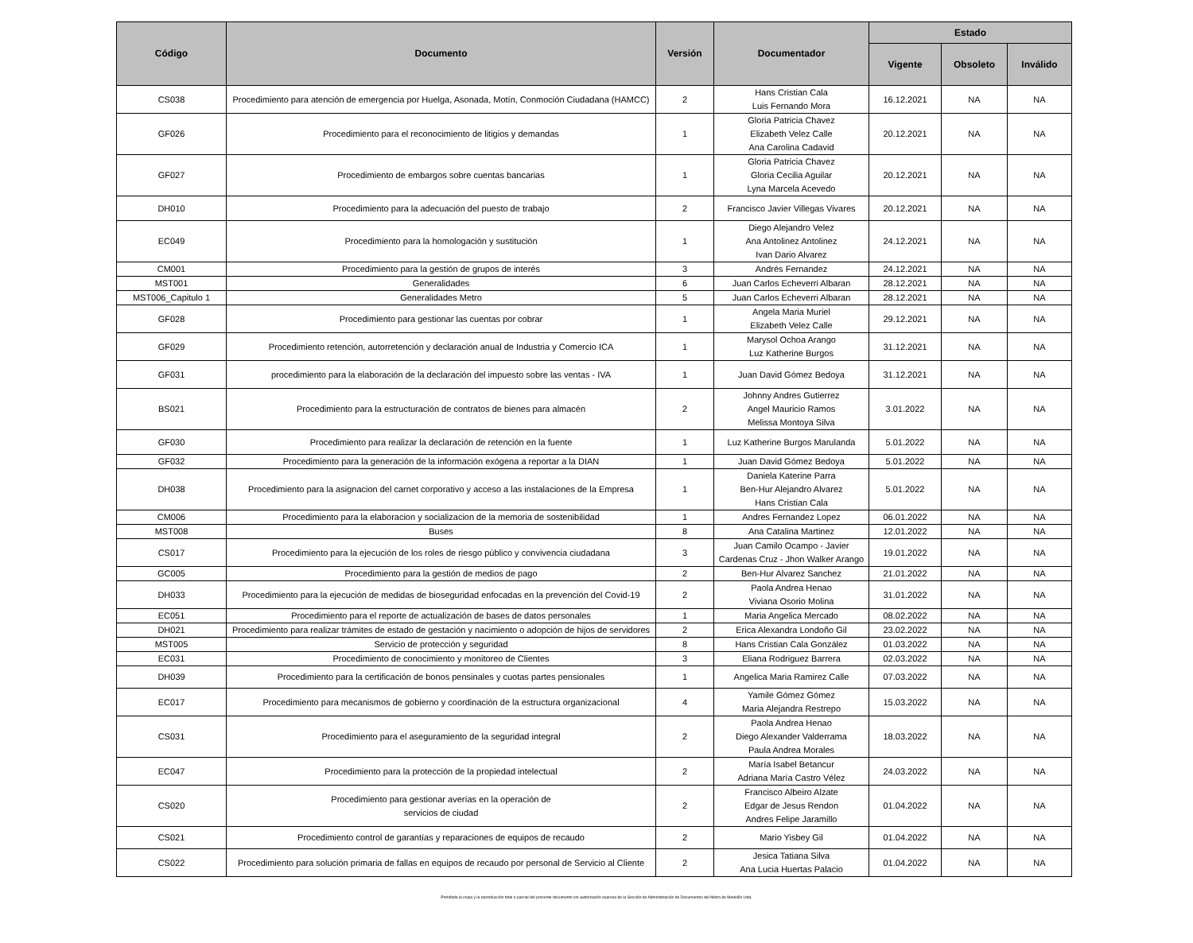| Código | Documento | Versión | Documentador | Estado | | |
| --- | --- | --- | --- | --- | --- | --- |
| | | | | Vigente | Obsoleto | Inválido |
| CS038 | Procedimiento para atención de emergencia por Huelga, Asonada, Motín, Conmoción Ciudadana (HAMCC) | 2 | Hans Cristian Cala Luis Fernando Mora | 16.12.2021 | NA | NA |
| GF026 | Procedimiento para el reconocimiento de litigios y demandas | 1 | Gloria Patricia Chavez Elizabeth Velez Calle Ana Carolina Cadavid | 20.12.2021 | NA | NA |
| GF027 | Procedimiento de embargos sobre cuentas bancarias | 1 | Gloria Patricia Chavez Gloria Cecilia Aguilar Lyna Marcela Acevedo | 20.12.2021 | NA | NA |
| DH010 | Procedimiento para la adecuación del puesto de trabajo | 2 | Francisco Javier Villegas Vivares | 20.12.2021 | NA | NA |
| EC049 | Procedimiento para la homologación y sustitución | 1 | Diego Alejandro Velez Ana Antolinez Antolinez Ivan Dario Alvarez | 24.12.2021 | NA | NA |
| CM001 | Procedimiento para la gestión de grupos de interés | 3 | Andrés Fernandez | 24.12.2021 | NA | NA |
| MST001 | Generalidades | 6 | Juan Carlos Echeverri Albaran | 28.12.2021 | NA | NA |
| MST006_Capitulo 1 | Generalidades Metro | 5 | Juan Carlos Echeverri Albaran | 28.12.2021 | NA | NA |
| GF028 | Procedimiento para gestionar las cuentas por cobrar | 1 | Angela Maria Muriel Elizabeth Velez Calle | 29.12.2021 | NA | NA |
| GF029 | Procedimiento retención, autorretención y declaración anual de Industria y Comercio ICA | 1 | Marysol Ochoa Arango Luz Katherine Burgos | 31.12.2021 | NA | NA |
| GF031 | procedimiento para la elaboración de la declaración del impuesto sobre las ventas - IVA | 1 | Juan David Gómez Bedoya | 31.12.2021 | NA | NA |
| BS021 | Procedimiento para la estructuración de contratos de bienes para almacén | 2 | Johnny Andres Gutierrez Angel Mauricio Ramos Melissa Montoya Silva | 3.01.2022 | NA | NA |
| GF030 | Procedimiento para realizar la declaración de retención en la fuente | 1 | Luz Katherine Burgos Marulanda | 5.01.2022 | NA | NA |
| GF032 | Procedimiento para la generación de la información exógena a reportar a la DIAN | 1 | Juan David Gómez Bedoya | 5.01.2022 | NA | NA |
| DH038 | Procedimiento para la asignacion del carnet corporativo y acceso a las instalaciones de la Empresa | 1 | Daniela Katerine Parra Ben-Hur Alejandro Alvarez Hans Cristian Cala | 5.01.2022 | NA | NA |
| CM006 | Procedimiento para la elaboracion y socializacion de la memoria de sostenibilidad | 1 | Andres Fernandez Lopez | 06.01.2022 | NA | NA |
| MST008 | Buses | 8 | Ana Catalina Martinez | 12.01.2022 | NA | NA |
| CS017 | Procedimiento para la ejecución de los roles de riesgo público y convivencia ciudadana | 3 | Juan Camilo Ocampo - Javier Cardenas Cruz - Jhon Walker Arango | 19.01.2022 | NA | NA |
| GC005 | Procedimiento para la gestión de medios de pago | 2 | Ben-Hur Alvarez Sanchez | 21.01.2022 | NA | NA |
| DH033 | Procedimiento para la ejecución de medidas de bioseguridad enfocadas en la prevención del Covid-19 | 2 | Paola Andrea Henao Viviana Osorio Molina | 31.01.2022 | NA | NA |
| EC051 | Procedimiento para el reporte de actualización de bases de datos personales | 1 | Maria Angelica Mercado | 08.02.2022 | NA | NA |
| DH021 | Procedimiento para realizar trámites de estado de gestación y nacimiento o adopción de hijos de servidores | 2 | Erica Alexandra Londoño Gil | 23.02.2022 | NA | NA |
| MST005 | Servicio de protección y seguridad | 8 | Hans Cristian Cala González | 01.03.2022 | NA | NA |
| EC031 | Procedimiento de conocimiento y monitoreo de Clientes | 3 | Eliana Rodriguez Barrera | 02.03.2022 | NA | NA |
| DH039 | Procedimiento para la certificación de bonos pensinales y cuotas partes pensionales | 1 | Angelica Maria Ramirez Calle | 07.03.2022 | NA | NA |
| EC017 | Procedimiento para mecanismos de gobierno y coordinación de la estructura organizacional | 4 | Yamile Gómez Gómez Maria Alejandra Restrepo | 15.03.2022 | NA | NA |
| CS031 | Procedimiento para el aseguramiento de la seguridad integral | 2 | Paola Andrea Henao Diego Alexander Valderrama Paula Andrea Morales | 18.03.2022 | NA | NA |
| EC047 | Procedimiento para la protección de la propiedad intelectual | 2 | María Isabel Betancur Adriana María Castro Vélez | 24.03.2022 | NA | NA |
| CS020 | Procedimiento para gestionar averías en la operación de servicios de ciudad | 2 | Francisco Albeiro Alzate Edgar de Jesus Rendon Andres Felipe Jaramillo | 01.04.2022 | NA | NA |
| CS021 | Procedimiento control de garantías y reparaciones de equipos de recaudo | 2 | Mario Yisbey Gil | 01.04.2022 | NA | NA |
| CS022 | Procedimiento para solución primaria de fallas en equipos de recaudo por personal de Servicio al Cliente | 2 | Jesica Tatiana Silva Ana Lucia Huertas Palacio | 01.04.2022 | NA | NA |
Prohibida la copia y la reproducción total o parcial del presente documento sin autorización expresa de la Sección de Administración de Documentos del Metro de Medellín Ltda.